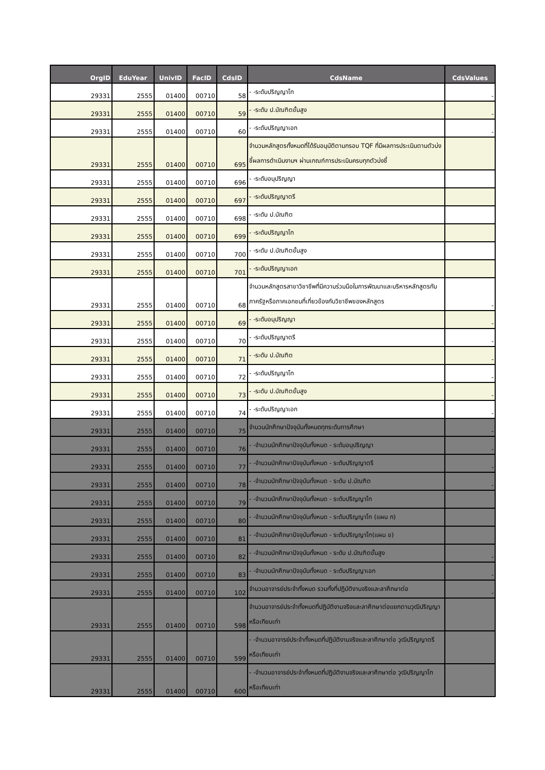| OrgID | EduYear | UnivID | FacID | CdsID | CdsName | CdsValues |
| --- | --- | --- | --- | --- | --- | --- |
| 29331 | 2555 | 01400 | 00710 | 58 | - -ระดับปริญญาโท | - |
| 29331 | 2555 | 01400 | 00710 | 59 | - -ระดับ ป.บัณฑิตขั้นสูง | - |
| 29331 | 2555 | 01400 | 00710 | 60 | - -ระดับปริญญาเอก | - |
| 29331 | 2555 | 01400 | 00710 | 695 | จำนวนหลักสูตรทั้งหมดที่ได้รับอนุมัติตามกรอบ TQF ที่มีผลการประเมินตามตัวบ่งชี้ผลการดำเนินงานฯ ผ่านเกณฑ์การประเมินครบทุกตัวบ่งชี้ | |
| 29331 | 2555 | 01400 | 00710 | 696 | - -ระดับอนุปริญญา | |
| 29331 | 2555 | 01400 | 00710 | 697 | - -ระดับปริญญาตรี | |
| 29331 | 2555 | 01400 | 00710 | 698 | - -ระดับ ป.บัณฑิต | |
| 29331 | 2555 | 01400 | 00710 | 699 | - -ระดับปริญญาโท | |
| 29331 | 2555 | 01400 | 00710 | 700 | - -ระดับ ป.บัณฑิตขั้นสูง | |
| 29331 | 2555 | 01400 | 00710 | 701 | - -ระดับปริญญาเอก | |
| 29331 | 2555 | 01400 | 00710 | 68 | จำนวนหลักสูตรสาขาวิชาชีพที่มีความร่วมมือในการพัฒนาและบริหารหลักสูตรกับภาครัฐหรือภาคเอกชนที่เกี่ยวข้องกับวิชาชีพของหลักสูตร | - |
| 29331 | 2555 | 01400 | 00710 | 69 | - -ระดับอนุปริญญา | - |
| 29331 | 2555 | 01400 | 00710 | 70 | - -ระดับปริญญาตรี | - |
| 29331 | 2555 | 01400 | 00710 | 71 | - -ระดับ ป.บัณฑิต | - |
| 29331 | 2555 | 01400 | 00710 | 72 | - -ระดับปริญญาโท | - |
| 29331 | 2555 | 01400 | 00710 | 73 | - -ระดับ ป.บัณฑิตขั้นสูง | - |
| 29331 | 2555 | 01400 | 00710 | 74 | - -ระดับปริญญาเอก | - |
| 29331 | 2555 | 01400 | 00710 | 75 | จำนวนนักศึกษาปัจจุบันทั้งหมดทุกระดับการศึกษา | - |
| 29331 | 2555 | 01400 | 00710 | 76 | - -จำนวนนักศึกษาปัจจุบันทั้งหมด - ระดับอนุปริญญา | - |
| 29331 | 2555 | 01400 | 00710 | 77 | - -จำนวนนักศึกษาปัจจุบันทั้งหมด - ระดับปริญญาตรี | - |
| 29331 | 2555 | 01400 | 00710 | 78 | - -จำนวนนักศึกษาปัจจุบันทั้งหมด - ระดับ ป.บัณฑิต | - |
| 29331 | 2555 | 01400 | 00710 | 79 | - -จำนวนนักศึกษาปัจจุบันทั้งหมด - ระดับปริญญาโท | |
| 29331 | 2555 | 01400 | 00710 | 80 | - -จำนวนนักศึกษาปัจจุบันทั้งหมด - ระดับปริญญาโท (แผน ก) | |
| 29331 | 2555 | 01400 | 00710 | 81 | - -จำนวนนักศึกษาปัจจุบันทั้งหมด - ระดับปริญญาโท(แผน ข) | |
| 29331 | 2555 | 01400 | 00710 | 82 | - -จำนวนนักศึกษาปัจจุบันทั้งหมด - ระดับ ป.บัณฑิตขั้นสูง | - |
| 29331 | 2555 | 01400 | 00710 | 83 | - -จำนวนนักศึกษาปัจจุบันทั้งหมด - ระดับปริญญาเอก | - |
| 29331 | 2555 | 01400 | 00710 | 102 | จำนวนอาจารย์ประจำทั้งหมด รวมทั้งที่ปฏิบัติงานจริงและลาศึกษาต่อ | - |
| 29331 | 2555 | 01400 | 00710 | 598 | จำนวนอาจารย์ประจำทั้งหมดที่ปฏิบัติงานจริงและลาศึกษาต่อแยกตามวุฒิปริญญาหรือเทียบเท่า | |
| 29331 | 2555 | 01400 | 00710 | 599 | - -จำนวนอาจารย์ประจำทั้งหมดที่ปฏิบัติงานจริงและลาศึกษาต่อ วุฒิปริญญาตรีหรือเทียบเท่า | |
| 29331 | 2555 | 01400 | 00710 | 600 | - -จำนวนอาจารย์ประจำทั้งหมดที่ปฏิบัติงานจริงและลาศึกษาต่อ วุฒิปริญญาโทหรือเทียบเท่า | |